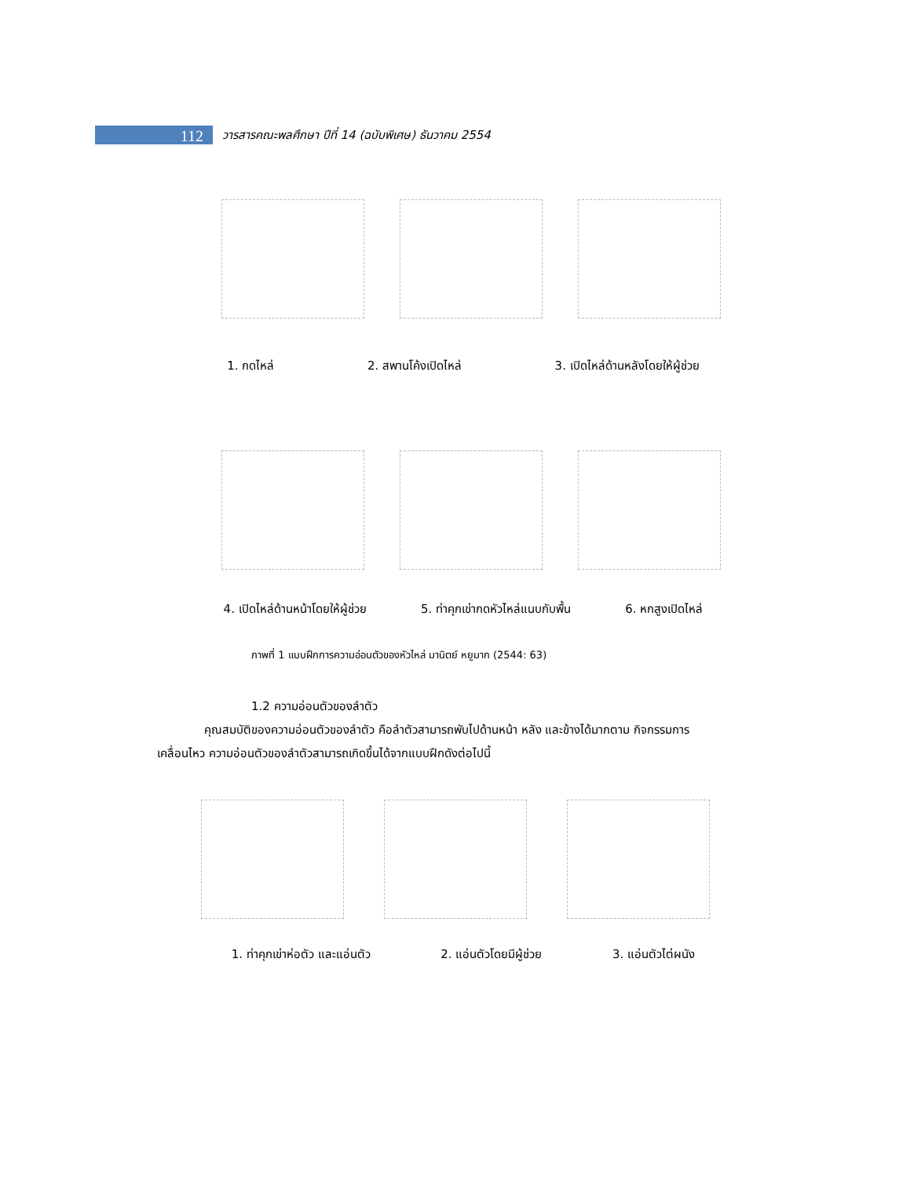112
วารสารคณะพลศึกษา ปีที่ 14 (ฉบับพิเศษ) ธันวาคม 2554
1. กดไหล่ 2. สพานโค้งเปิดไหล่ 3. เปิดไหล่ด้านหลังโดยให้ผู้ช่วย
4. เปิดไหล่ด้านหน้าโดยให้ผู้ช่วย 5. ท่าคุกเข่ากดหัวไหล่แนบกับพื้น 6. หกสูงเปิดไหล่
ภาพที่ 1 แบบฝึกการความอ่อนตัวของหัวไหล่ มานิตย์ หยูมาก (2544: 63)
1.2 ความอ่อนตัวของลำตัว
คุณสมบัติของความอ่อนตัวของลำตัว คือลำตัวสามารถพับไปด้านหน้า หลัง และข้างได้มากตาม กิจกรรมการเคลื่อนไหว ความอ่อนตัวของลำตัวสามารถเกิดขึ้นได้จากแบบฝึกดังต่อไปนี้
1. ท่าคุกเข่าห่อตัว และแอ่นตัว 2. แอ่นตัวโดยมีผู้ช่วย 3. แอ่นตัวไต่ผนัง